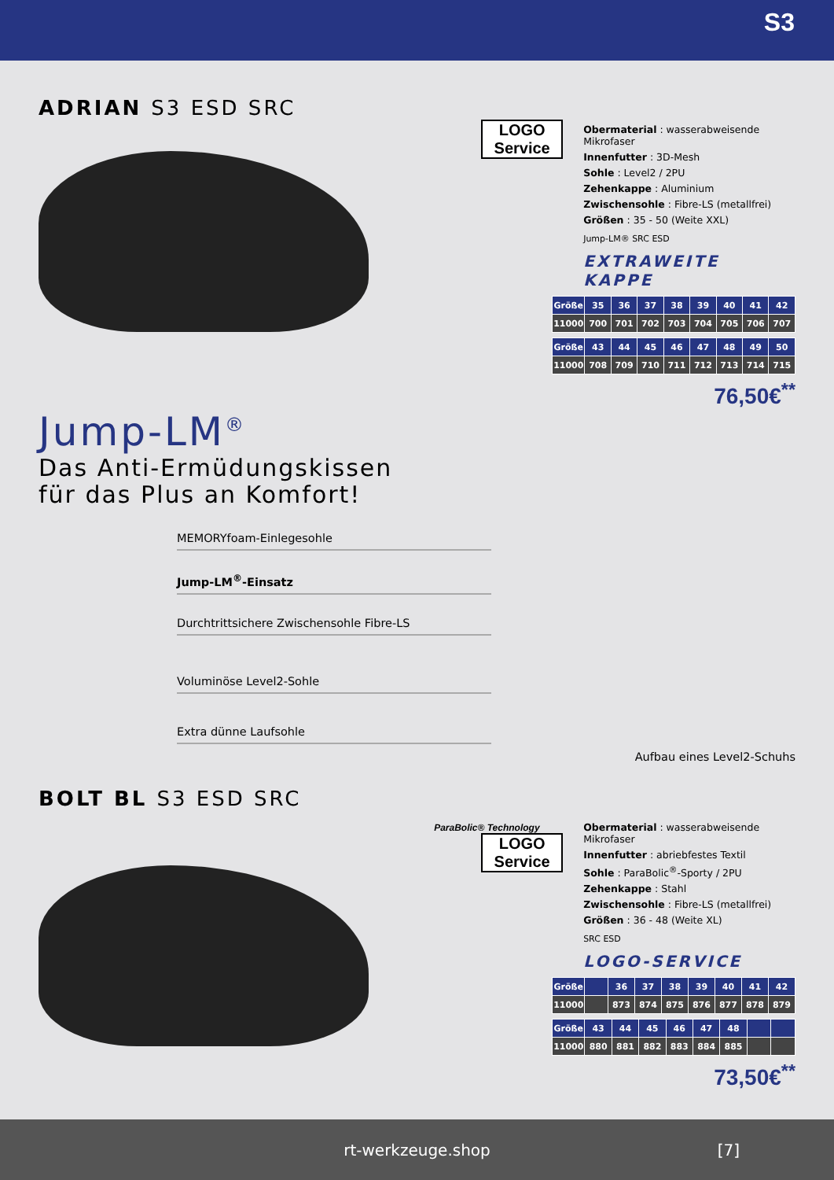S3
ADRIAN S3 ESD SRC
LOGO
Service
Obermaterial : wasserabweisende Mikrofaser
Innenfutter : 3D-Mesh
Sohle : Level2 / 2PU
Zehenkappe : Aluminium
Zwischensohle : Fibre-LS (metallfrei)
Größen : 35 - 50 (Weite XXL)
Jump-LM® SRC ESD
EXTRAWEITE KAPPE
| Größe | 35 | 36 | 37 | 38 | 39 | 40 | 41 | 42 |
| --- | --- | --- | --- | --- | --- | --- | --- | --- |
| 11000 | 700 | 701 | 702 | 703 | 704 | 705 | 706 | 707 |
| Größe | 43 | 44 | 45 | 46 | 47 | 48 | 49 | 50 |
| --- | --- | --- | --- | --- | --- | --- | --- | --- |
| 11000 | 708 | 709 | 710 | 711 | 712 | 713 | 714 | 715 |
76,50€<sup>**</sup>
Jump-LM<sup>®</sup>
Das Anti-Ermüdungskissen
für das Plus an Komfort!
MEMORYfoam-Einlegesohle
Jump-LM<sup>®</sup>-Einsatz
Durchtrittsichere Zwischensohle Fibre-LS
Voluminöse Level2-Sohle
Extra dünne Laufsohle
Aufbau eines Level2-Schuhs
BOLT BL S3 ESD SRC
ParaBolic® Technology
LOGO
Service
Obermaterial : wasserabweisende Mikrofaser
Innenfutter : abriebfestes Textil
Sohle : ParaBolic<sup>®</sup>-Sporty / 2PU
Zehenkappe : Stahl
Zwischensohle : Fibre-LS (metallfrei)
Größen : 36 - 48 (Weite XL)
SRC ESD
LOGO-SERVICE
| Größe | | 36 | 37 | 38 | 39 | 40 | 41 | 42 |
| --- | --- | --- | --- | --- | --- | --- | --- | --- |
| 11000 | | 873 | 874 | 875 | 876 | 877 | 878 | 879 |
| Größe | 43 | 44 | 45 | 46 | 47 | 48 | | |
| --- | --- | --- | --- | --- | --- | --- | --- | --- |
| 11000 | 880 | 881 | 882 | 883 | 884 | 885 | | |
73,50€<sup>**</sup>
rt-werkzeuge.shop [7]